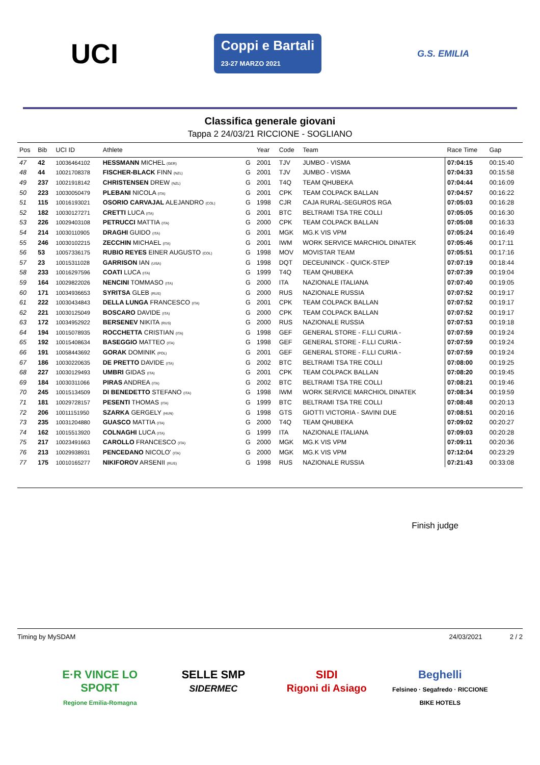UCI
Coppi e Bartali
23-27 MARZO 2021
G.S. EMILIA
Classifica generale giovani
Tappa 2 24/03/21 RICCIONE - SOGLIANO
| Pos | Bib | UCI ID | Athlete | | Year | Code | Team | Race Time | Gap |
| --- | --- | --- | --- | --- | --- | --- | --- | --- | --- |
| 47 | 42 | 10036464102 | HESSMANN MICHEL (GER) | G | 2001 | TJV | JUMBO - VISMA | 07:04:15 | 00:15:40 |
| 48 | 44 | 10021708378 | FISCHER-BLACK FINN (NZL) | G | 2001 | TJV | JUMBO - VISMA | 07:04:33 | 00:15:58 |
| 49 | 237 | 10021918142 | CHRISTENSEN DREW (NZL) | G | 2001 | T4Q | TEAM QHUBEKA | 07:04:44 | 00:16:09 |
| 50 | 223 | 10030050479 | PLEBANI NICOLA (ITA) | G | 2001 | CPK | TEAM COLPACK BALLAN | 07:04:57 | 00:16:22 |
| 51 | 115 | 10016193021 | OSORIO CARVAJAL ALEJANDRO (COL) | G | 1998 | CJR | CAJA RURAL-SEGUROS RGA | 07:05:03 | 00:16:28 |
| 52 | 182 | 10030127271 | CRETTI LUCA (ITA) | G | 2001 | BTC | BELTRAMI TSA TRE COLLI | 07:05:05 | 00:16:30 |
| 53 | 226 | 10029403108 | PETRUCCI MATTIA (ITA) | G | 2000 | CPK | TEAM COLPACK BALLAN | 07:05:08 | 00:16:33 |
| 54 | 214 | 10030110905 | DRAGHI GUIDO (ITA) | G | 2001 | MGK | MG.K VIS VPM | 07:05:24 | 00:16:49 |
| 55 | 246 | 10030102215 | ZECCHIN MICHAEL (ITA) | G | 2001 | IWM | WORK SERVICE MARCHIOL DINATEK | 07:05:46 | 00:17:11 |
| 56 | 53 | 10057336175 | RUBIO REYES EINER AUGUSTO (COL) | G | 1998 | MOV | MOVISTAR TEAM | 07:05:51 | 00:17:16 |
| 57 | 23 | 10015311028 | GARRISON IAN (USA) | G | 1998 | DQT | DECEUNINCK - QUICK-STEP | 07:07:19 | 00:18:44 |
| 58 | 233 | 10016297596 | COATI LUCA (ITA) | G | 1999 | T4Q | TEAM QHUBEKA | 07:07:39 | 00:19:04 |
| 59 | 164 | 10029822026 | NENCINI TOMMASO (ITA) | G | 2000 | ITA | NAZIONALE ITALIANA | 07:07:40 | 00:19:05 |
| 60 | 171 | 10034936653 | SYRITSA GLEB (RUS) | G | 2000 | RUS | NAZIONALE RUSSIA | 07:07:52 | 00:19:17 |
| 61 | 222 | 10030434843 | DELLA LUNGA FRANCESCO (ITA) | G | 2001 | CPK | TEAM COLPACK BALLAN | 07:07:52 | 00:19:17 |
| 62 | 221 | 10030125049 | BOSCARO DAVIDE (ITA) | G | 2000 | CPK | TEAM COLPACK BALLAN | 07:07:52 | 00:19:17 |
| 63 | 172 | 10034952922 | BERSENEV NIKITA (RUS) | G | 2000 | RUS | NAZIONALE RUSSIA | 07:07:53 | 00:19:18 |
| 64 | 194 | 10015078935 | ROCCHETTA CRISTIAN (ITA) | G | 1998 | GEF | GENERAL STORE - F.LLI CURIA - | 07:07:59 | 00:19:24 |
| 65 | 192 | 10015408634 | BASEGGIO MATTEO (ITA) | G | 1998 | GEF | GENERAL STORE - F.LLI CURIA - | 07:07:59 | 00:19:24 |
| 66 | 191 | 10058443692 | GORAK DOMINIK (POL) | G | 2001 | GEF | GENERAL STORE - F.LLI CURIA - | 07:07:59 | 00:19:24 |
| 67 | 186 | 10030220635 | DE PRETTO DAVIDE (ITA) | G | 2002 | BTC | BELTRAMI TSA TRE COLLI | 07:08:00 | 00:19:25 |
| 68 | 227 | 10030129493 | UMBRI GIDAS (ITA) | G | 2001 | CPK | TEAM COLPACK BALLAN | 07:08:20 | 00:19:45 |
| 69 | 184 | 10030311066 | PIRAS ANDREA (ITA) | G | 2002 | BTC | BELTRAMI TSA TRE COLLI | 07:08:21 | 00:19:46 |
| 70 | 245 | 10015134509 | DI BENEDETTO STEFANO (ITA) | G | 1998 | IWM | WORK SERVICE MARCHIOL DINATEK | 07:08:34 | 00:19:59 |
| 71 | 181 | 10029728157 | PESENTI THOMAS (ITA) | G | 1999 | BTC | BELTRAMI TSA TRE COLLI | 07:08:48 | 00:20:13 |
| 72 | 206 | 10011151950 | SZARKA GERGELY (HUN) | G | 1998 | GTS | GIOTTI VICTORIA - SAVINI DUE | 07:08:51 | 00:20:16 |
| 73 | 235 | 10031204880 | GUASCO MATTIA (ITA) | G | 2000 | T4Q | TEAM QHUBEKA | 07:09:02 | 00:20:27 |
| 74 | 162 | 10015513920 | COLNAGHI LUCA (ITA) | G | 1999 | ITA | NAZIONALE ITALIANA | 07:09:03 | 00:20:28 |
| 75 | 217 | 10023491663 | CAROLLO FRANCESCO (ITA) | G | 2000 | MGK | MG.K VIS VPM | 07:09:11 | 00:20:36 |
| 76 | 213 | 10029938931 | PENCEDANO NICOLO' (ITA) | G | 2000 | MGK | MG.K VIS VPM | 07:12:04 | 00:23:29 |
| 77 | 175 | 10010165277 | NIKIFOROV ARSENII (RUS) | G | 1998 | RUS | NAZIONALE RUSSIA | 07:21:43 | 00:33:08 |
Finish judge
Timing by MySDAM 24/03/2021 2 / 2
E·R VINCE LO SPORT
Regione Emilia-Romagna
SELLE SMP
SIDERMEC
SIDI
Rigoni di Asiago
Beghelli
Felsineo · Segafredo · RICCIONE BIKE HOTELS